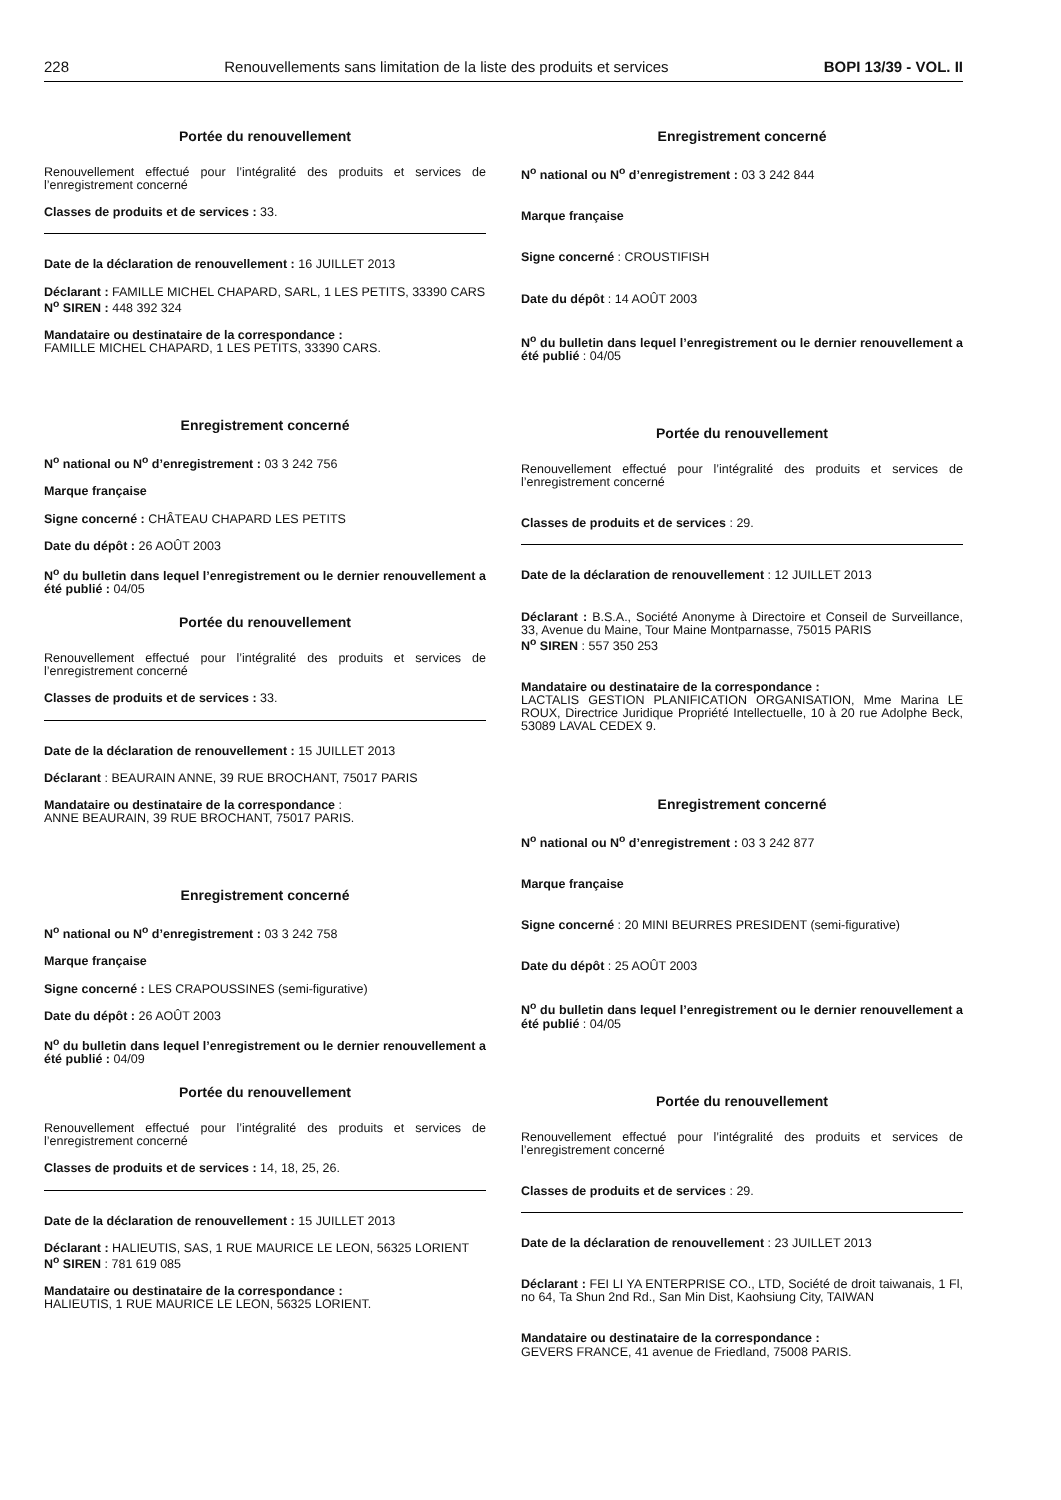228 Renouvellements sans limitation de la liste des produits et services BOPI 13/39 - VOL. II
Portée du renouvellement
Renouvellement effectué pour l’intégralité des produits et services de l’enregistrement concerné
Classes de produits et de services : 33.
Date de la déclaration de renouvellement : 16 JUILLET 2013
Déclarant : FAMILLE MICHEL CHAPARD, SARL, 1 LES PETITS, 33390 CARS
N<sup>o</sup> SIREN : 448 392 324
Mandataire ou destinataire de la correspondance :
FAMILLE MICHEL CHAPARD, 1 LES PETITS, 33390 CARS.
Enregistrement concerné
N<sup>o</sup> national ou N<sup>o</sup> d’enregistrement : 03 3 242 756
Marque française
Signe concerné : CHÂTEAU CHAPARD LES PETITS
Date du dépôt : 26 AOÛT 2003
N<sup>o</sup> du bulletin dans lequel l’enregistrement ou le dernier renouvellement a été publié : 04/05
Portée du renouvellement
Renouvellement effectué pour l’intégralité des produits et services de l’enregistrement concerné
Classes de produits et de services : 33.
Date de la déclaration de renouvellement : 15 JUILLET 2013
Déclarant : BEAURAIN ANNE, 39 RUE BROCHANT, 75017 PARIS
Mandataire ou destinataire de la correspondance :
ANNE BEAURAIN, 39 RUE BROCHANT, 75017 PARIS.
Enregistrement concerné
N<sup>o</sup> national ou N<sup>o</sup> d’enregistrement : 03 3 242 758
Marque française
Signe concerné : LES CRAPOUSSINES (semi-figurative)
Date du dépôt : 26 AOÛT 2003
N<sup>o</sup> du bulletin dans lequel l’enregistrement ou le dernier renouvellement a été publié : 04/09
Portée du renouvellement
Renouvellement effectué pour l’intégralité des produits et services de l’enregistrement concerné
Classes de produits et de services : 14, 18, 25, 26.
Date de la déclaration de renouvellement : 15 JUILLET 2013
Déclarant : HALIEUTIS, SAS, 1 RUE MAURICE LE LEON, 56325 LORIENT
N<sup>o</sup> SIREN : 781 619 085
Mandataire ou destinataire de la correspondance :
HALIEUTIS, 1 RUE MAURICE LE LEON, 56325 LORIENT.
Enregistrement concerné
N<sup>o</sup> national ou N<sup>o</sup> d’enregistrement : 03 3 242 844
Marque française
Signe concerné : CROUSTIFISH
Date du dépôt : 14 AOÛT 2003
N<sup>o</sup> du bulletin dans lequel l’enregistrement ou le dernier renouvellement a été publié : 04/05
Portée du renouvellement
Renouvellement effectué pour l’intégralité des produits et services de l’enregistrement concerné
Classes de produits et de services : 29.
Date de la déclaration de renouvellement : 12 JUILLET 2013
Déclarant : B.S.A., Société Anonyme à Directoire et Conseil de Surveillance, 33, Avenue du Maine, Tour Maine Montparnasse, 75015 PARIS
N<sup>o</sup> SIREN : 557 350 253
Mandataire ou destinataire de la correspondance :
LACTALIS GESTION PLANIFICATION ORGANISATION, Mme Marina LE ROUX, Directrice Juridique Propriété Intellectuelle, 10 à 20 rue Adolphe Beck, 53089 LAVAL CEDEX 9.
Enregistrement concerné
N<sup>o</sup> national ou N<sup>o</sup> d’enregistrement : 03 3 242 877
Marque française
Signe concerné : 20 MINI BEURRES PRESIDENT (semi-figurative)
Date du dépôt : 25 AOÛT 2003
N<sup>o</sup> du bulletin dans lequel l’enregistrement ou le dernier renouvellement a été publié : 04/05
Portée du renouvellement
Renouvellement effectué pour l’intégralité des produits et services de l’enregistrement concerné
Classes de produits et de services : 29.
Date de la déclaration de renouvellement : 23 JUILLET 2013
Déclarant : FEI LI YA ENTERPRISE CO., LTD, Société de droit taiwanais, 1 Fl, no 64, Ta Shun 2nd Rd., San Min Dist, Kaohsiung City, TAIWAN
Mandataire ou destinataire de la correspondance :
GEVERS FRANCE, 41 avenue de Friedland, 75008 PARIS.